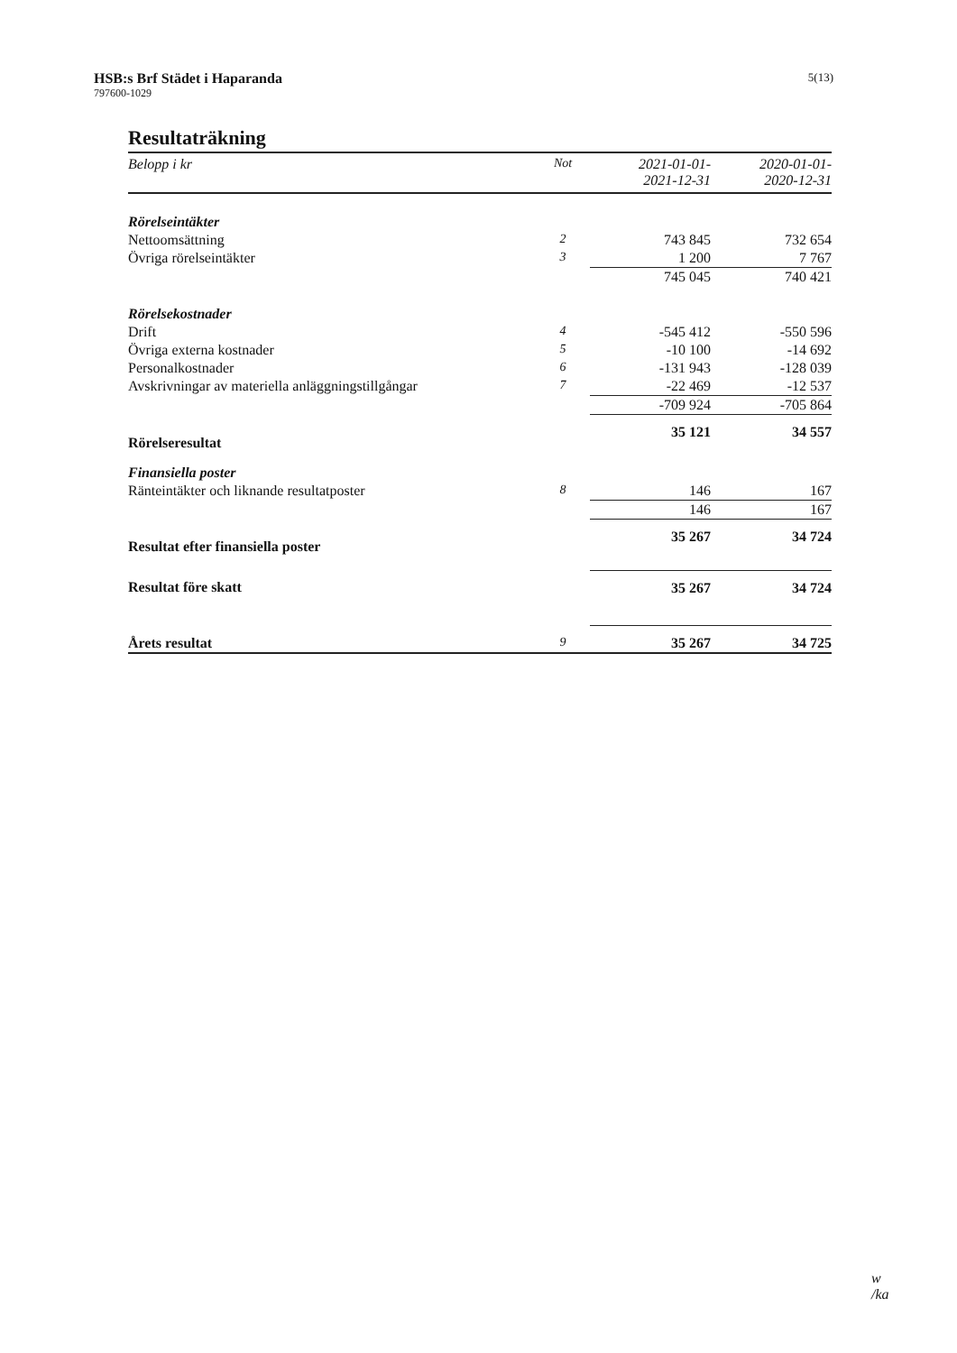HSB:s Brf Städet i Haparanda
797600-1029
5(13)
Resultaträkning
| Belopp i kr | Not | 2021-01-01- 2021-12-31 | 2020-01-01- 2020-12-31 |
| --- | --- | --- | --- |
| Rörelseintäkter | | | |
| Nettoomsättning | 2 | 743 845 | 732 654 |
| Övriga rörelseintäkter | 3 | 1 200 | 7 767 |
| | | 745 045 | 740 421 |
| Rörelsekostnader | | | |
| Drift | 4 | -545 412 | -550 596 |
| Övriga externa kostnader | 5 | -10 100 | -14 692 |
| Personalkostnader | 6 | -131 943 | -128 039 |
| Avskrivningar av materiella anläggningstillgångar | 7 | -22 469 | -12 537 |
| | | -709 924 | -705 864 |
| Rörelseresultat | | 35 121 | 34 557 |
| Finansiella poster | | | |
| Ränteintäkter och liknande resultatposter | 8 | 146 | 167 |
| | | 146 | 167 |
| Resultat efter finansiella poster | | 35 267 | 34 724 |
| Resultat före skatt | | 35 267 | 34 724 |
| Årets resultat | 9 | 35 267 | 34 725 |
w
/ka